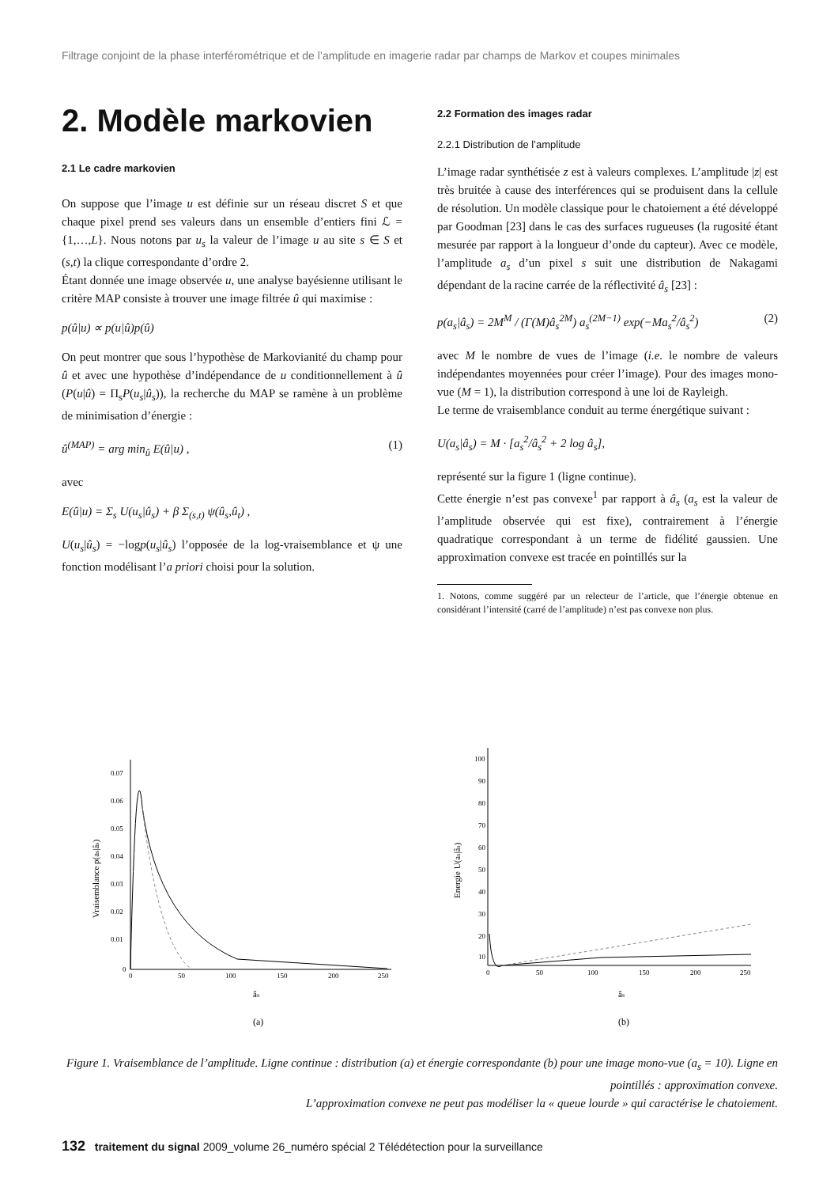Filtrage conjoint de la phase interférométrique et de l’amplitude en imagerie radar par champs de Markov et coupes minimales
2. Modèle markovien
2.1 Le cadre markovien
On suppose que l’image u est définie sur un réseau discret S et que chaque pixel prend ses valeurs dans un ensemble d’entiers fini ℒ = {1,…,L}. Nous notons par u<sub>s</sub> la valeur de l’image u au site s ∈ S et (s,t) la clique correspondante d’ordre 2.
Étant donnée une image observée u, une analyse bayésienne utilisant le critère MAP consiste à trouver une image filtrée û qui maximise :
p(û|u) ∝ p(u|û)p(û)
On peut montrer que sous l’hypothèse de Markovianité du champ pour û et avec une hypothèse d’indépendance de u conditionnellement à û (P(u|û) = Π<sub>s</sub>P(u<sub>s</sub>|û<sub>s</sub>)), la recherche du MAP se ramène à un problème de minimisation d’énergie :
û<sup>(MAP)</sup> = arg min<sub>û</sub> E(û|u) , (1)
avec
E(û|u) = Σ<sub>s</sub> U(u<sub>s</sub>|û<sub>s</sub>) + β Σ<sub>(s,t)</sub> ψ(û<sub>s</sub>,û<sub>t</sub>) ,
U(u<sub>s</sub>|û<sub>s</sub>) = −logp(u<sub>s</sub>|û<sub>s</sub>) l’opposée de la log-vraisemblance et ψ une fonction modélisant l’a priori choisi pour la solution.
2.2 Formation des images radar
2.2.1 Distribution de l’amplitude
L’image radar synthétisée z est à valeurs complexes. L’amplitude |z| est très bruitée à cause des interférences qui se produisent dans la cellule de résolution. Un modèle classique pour le chatoiement a été développé par Goodman [23] dans le cas des surfaces rugueuses (la rugosité étant mesurée par rapport à la longueur d’onde du capteur). Avec ce modèle, l’amplitude a<sub>s</sub> d’un pixel s suit une distribution de Nakagami dépendant de la racine carrée de la réflectivité â<sub>s</sub> [23] :
p(a<sub>s</sub>|â<sub>s</sub>) = 2M<sup>M</sup> / (Γ(M)â<sub>s</sub><sup>2M</sup>) a<sub>s</sub><sup>(2M−1)</sup> exp(−Ma<sub>s</sub><sup>2</sup>/â<sub>s</sub><sup>2</sup>) (2)
avec M le nombre de vues de l’image (i.e. le nombre de valeurs indépendantes moyennées pour créer l’image). Pour des images mono-vue (M = 1), la distribution correspond à une loi de Rayleigh.
Le terme de vraisemblance conduit au terme énergétique suivant :
U(a<sub>s</sub>|â<sub>s</sub>) = M · [a<sub>s</sub><sup>2</sup>/â<sub>s</sub><sup>2</sup> + 2 log â<sub>s</sub>],
représenté sur la figure 1 (ligne continue).
Cette énergie n’est pas convexe<sup>1</sup> par rapport à â<sub>s</sub> (a<sub>s</sub> est la valeur de l’amplitude observée qui est fixe), contrairement à l’énergie quadratique correspondant à un terme de fidélité gaussien. Une approximation convexe est tracée en pointillés sur la
1. Notons, comme suggéré par un relecteur de l’article, que l’énergie obtenue en considérant l’intensité (carré de l’amplitude) n’est pas convexe non plus.
0.07
0.06
0.05
0.04
0.03
0.02
0.01
0
0
50
100
150
200
250
âs
(a)
Vraisemblance p(as|âs)
100
90
80
70
60
50
40
30
20
10
0
50
100
150
200
250
âs
(b)
Energie U(as|âs)
Figure 1. Vraisemblance de l’amplitude. Ligne continue : distribution (a) et énergie correspondante (b) pour une image mono-vue (a<sub>s</sub> = 10). Ligne en pointillés : approximation convexe.
L’approximation convexe ne peut pas modéliser la « queue lourde » qui caractérise le chatoiement.
132 traitement du signal 2009_volume 26_numéro spécial 2 Télédétection pour la surveillance